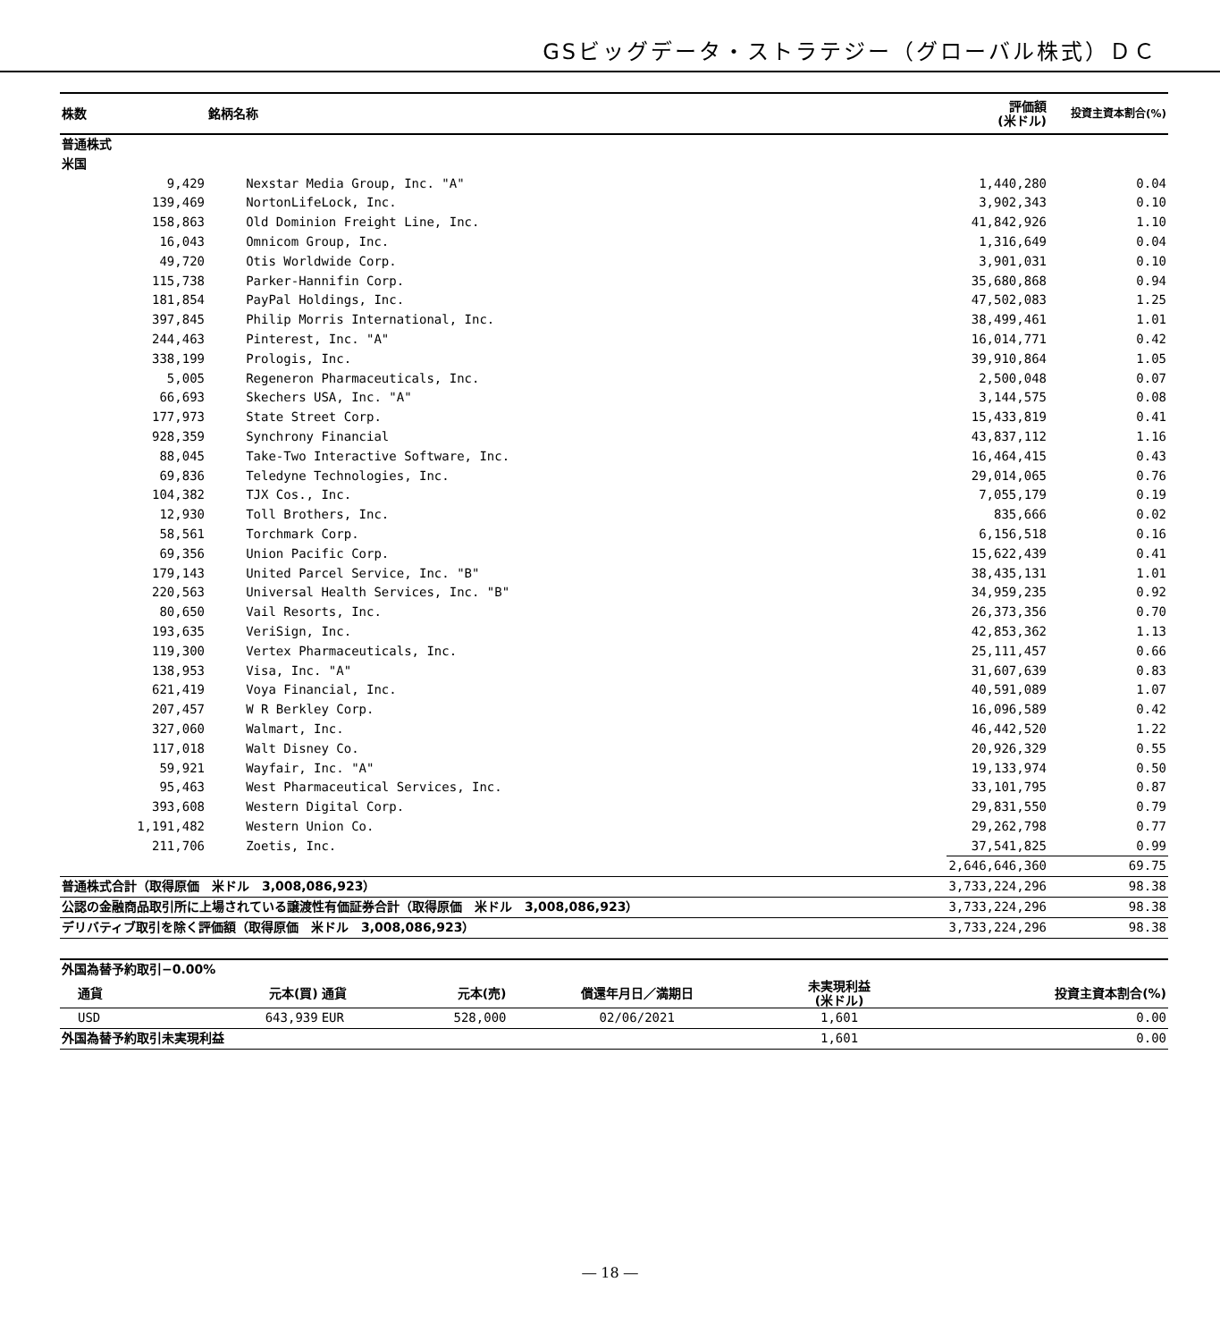GSビッグデータ・ストラテジー（グローバル株式）ＤＣ
| 株数 | 銘柄名称 | 評価額 (米ドル) | 投資主資本割合(%) |
| --- | --- | --- | --- |
| 普通株式 | | | |
| 米国 | | | |
| 9,429 | Nexstar Media Group, Inc. "A" | 1,440,280 | 0.04 |
| 139,469 | NortonLifeLock, Inc. | 3,902,343 | 0.10 |
| 158,863 | Old Dominion Freight Line, Inc. | 41,842,926 | 1.10 |
| 16,043 | Omnicom Group, Inc. | 1,316,649 | 0.04 |
| 49,720 | Otis Worldwide Corp. | 3,901,031 | 0.10 |
| 115,738 | Parker-Hannifin Corp. | 35,680,868 | 0.94 |
| 181,854 | PayPal Holdings, Inc. | 47,502,083 | 1.25 |
| 397,845 | Philip Morris International, Inc. | 38,499,461 | 1.01 |
| 244,463 | Pinterest, Inc. "A" | 16,014,771 | 0.42 |
| 338,199 | Prologis, Inc. | 39,910,864 | 1.05 |
| 5,005 | Regeneron Pharmaceuticals, Inc. | 2,500,048 | 0.07 |
| 66,693 | Skechers USA, Inc. "A" | 3,144,575 | 0.08 |
| 177,973 | State Street Corp. | 15,433,819 | 0.41 |
| 928,359 | Synchrony Financial | 43,837,112 | 1.16 |
| 88,045 | Take-Two Interactive Software, Inc. | 16,464,415 | 0.43 |
| 69,836 | Teledyne Technologies, Inc. | 29,014,065 | 0.76 |
| 104,382 | TJX Cos., Inc. | 7,055,179 | 0.19 |
| 12,930 | Toll Brothers, Inc. | 835,666 | 0.02 |
| 58,561 | Torchmark Corp. | 6,156,518 | 0.16 |
| 69,356 | Union Pacific Corp. | 15,622,439 | 0.41 |
| 179,143 | United Parcel Service, Inc. "B" | 38,435,131 | 1.01 |
| 220,563 | Universal Health Services, Inc. "B" | 34,959,235 | 0.92 |
| 80,650 | Vail Resorts, Inc. | 26,373,356 | 0.70 |
| 193,635 | VeriSign, Inc. | 42,853,362 | 1.13 |
| 119,300 | Vertex Pharmaceuticals, Inc. | 25,111,457 | 0.66 |
| 138,953 | Visa, Inc. "A" | 31,607,639 | 0.83 |
| 621,419 | Voya Financial, Inc. | 40,591,089 | 1.07 |
| 207,457 | W R Berkley Corp. | 16,096,589 | 0.42 |
| 327,060 | Walmart, Inc. | 46,442,520 | 1.22 |
| 117,018 | Walt Disney Co. | 20,926,329 | 0.55 |
| 59,921 | Wayfair, Inc. "A" | 19,133,974 | 0.50 |
| 95,463 | West Pharmaceutical Services, Inc. | 33,101,795 | 0.87 |
| 393,608 | Western Digital Corp. | 29,831,550 | 0.79 |
| 1,191,482 | Western Union Co. | 29,262,798 | 0.77 |
| 211,706 | Zoetis, Inc. | 37,541,825 | 0.99 |
| | | 2,646,646,360 | 69.75 |
| 普通株式合計（取得原価 米ドル 3,008,086,923） | | 3,733,224,296 | 98.38 |
| 公認の金融商品取引所に上場されている譲渡性有価証券合計（取得原価 米ドル 3,008,086,923） | | 3,733,224,296 | 98.38 |
| デリバティブ取引を除く評価額（取得原価 米ドル 3,008,086,923） | | 3,733,224,296 | 98.38 |
| 外国為替予約取引−0.00% | | | | | | |
| 通貨 | 元本(買) | 通貨 | 元本(売) | 償還年月日／満期日 | 未実現利益 (米ドル) | 投資主資本割合(%) |
| USD | 643,939 | EUR | 528,000 | 02/06/2021 | 1,601 | 0.00 |
| 外国為替予約取引未実現利益 | | | | | 1,601 | 0.00 |
― 18 ―